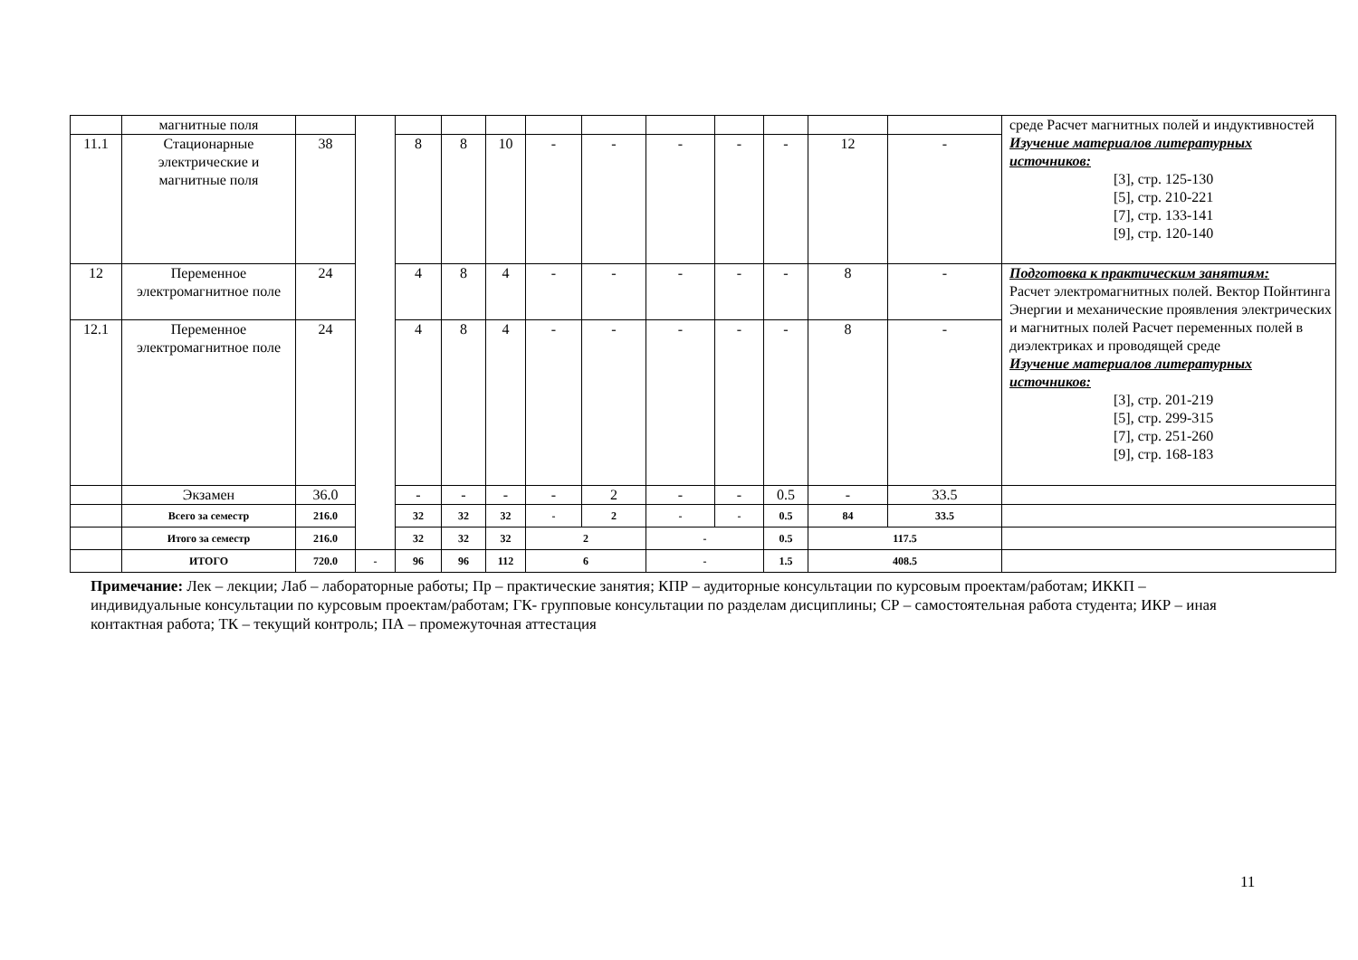| | магнитные поля | | | | | | | | | | | | | среде Расчет магнитных полей и индуктивностей Изучение материалов литературных источников: [3], стр. 125-130 [5], стр. 210-221 [7], стр. 133-141 [9], стр. 120-140 |
| 11.1 | Стационарные электрические и магнитные поля | 38 | | 8 | 8 | 10 | - | - | - | - | - | 12 | - | |
| 12 | Переменное электромагнитное поле | 24 | | 4 | 8 | 4 | - | - | - | - | - | 8 | - | Подготовка к практическим занятиям: Расчет электромагнитных полей. Вектор Пойнтинга Энергии и механические проявления электрических и магнитных полей Расчет переменных полей в диэлектриках и проводящей среде Изучение материалов литературных источников: [3], стр. 201-219 [5], стр. 299-315 [7], стр. 251-260 [9], стр. 168-183 |
| 12.1 | Переменное электромагнитное поле | 24 | | 4 | 8 | 4 | - | - | - | - | - | 8 | - | |
| | Экзамен | 36.0 | | - | - | - | - | 2 | - | - | 0.5 | - | 33.5 | |
| | Всего за семестр | 216.0 | | 32 | 32 | 32 | - | 2 | - | - | 0.5 | 84 | 33.5 | |
| | Итого за семестр | 216.0 | | 32 | 32 | 32 | 2 | | - | | 0.5 | 117.5 | | |
| | ИТОГО | 720.0 | - | 96 | 96 | 112 | 6 | | - | | 1.5 | 408.5 | | |
Примечание: Лек – лекции; Лаб – лабораторные работы; Пр – практические занятия; КПР – аудиторные консультации по курсовым проектам/работам; ИККП – индивидуальные консультации по курсовым проектам/работам; ГК- групповые консультации по разделам дисциплины; СР – самостоятельная работа студента; ИКР – иная контактная работа; ТК – текущий контроль; ПА – промежуточная аттестация
11